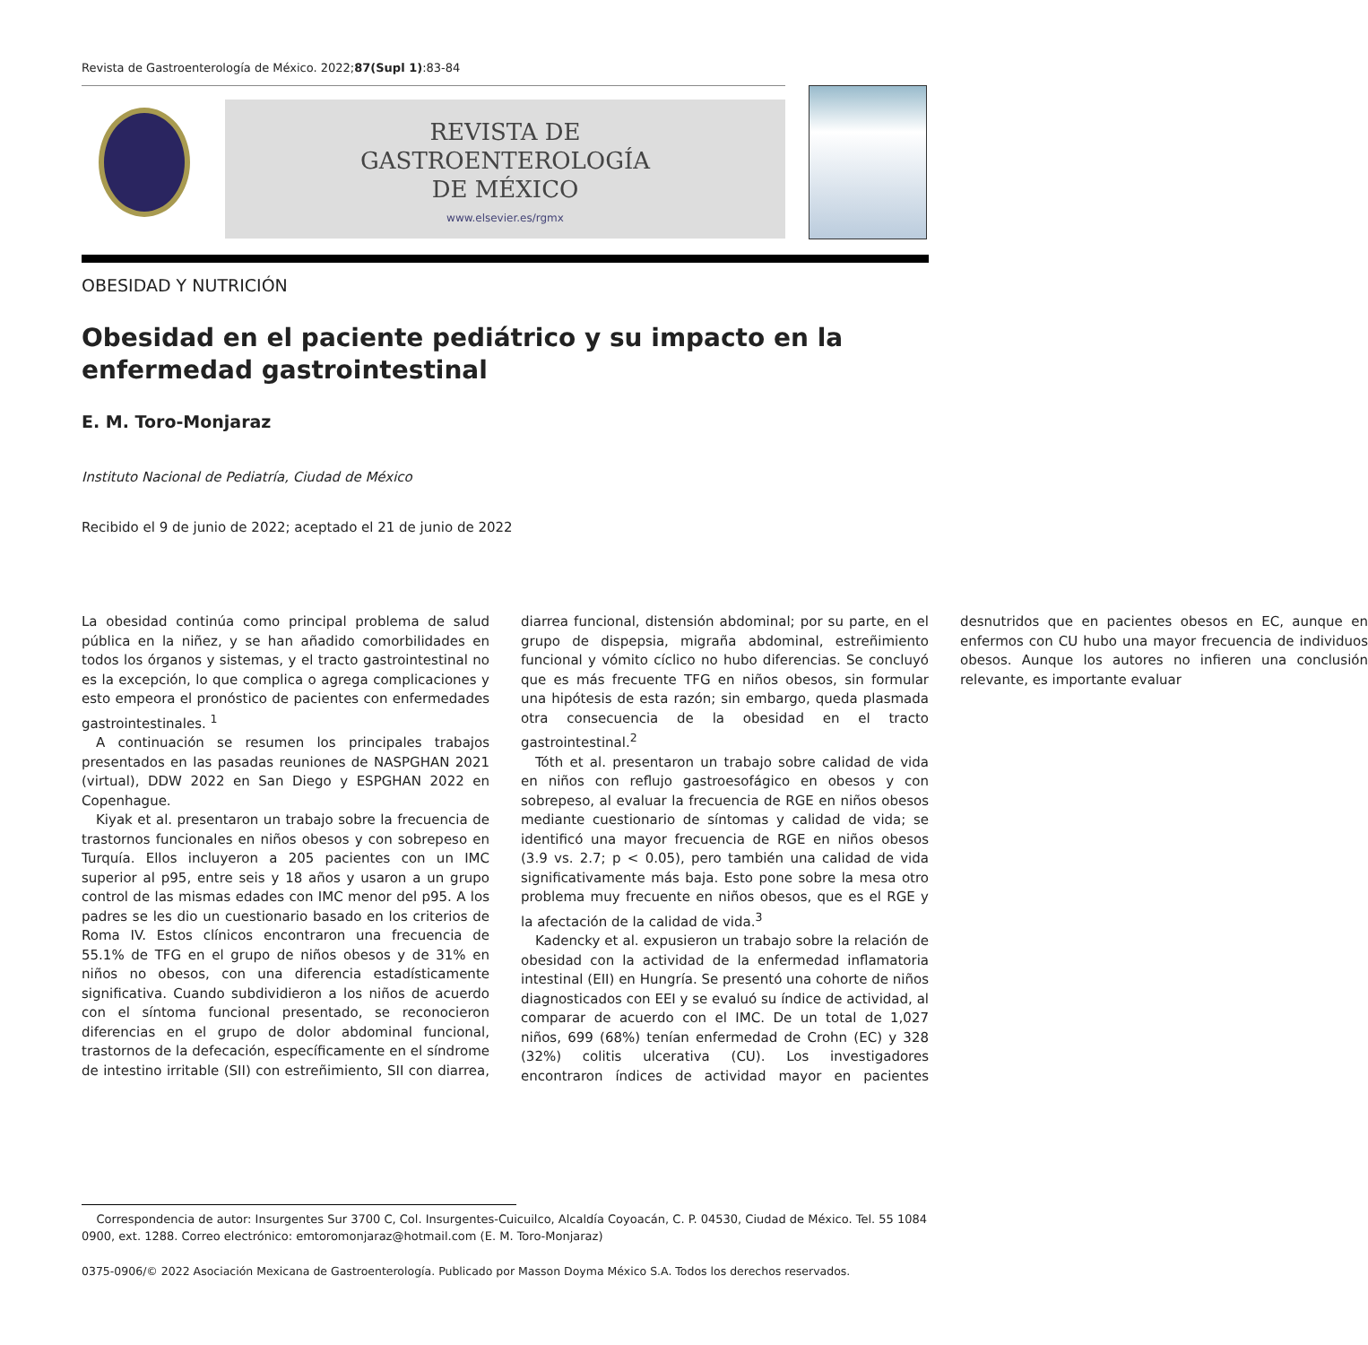Revista de Gastroenterología de México. 2022;87(Supl 1):83-84
REVISTA DE
GASTROENTEROLOGÍA
DE MÉXICO
www.elsevier.es/rgmx
OBESIDAD Y NUTRICIÓN
Obesidad en el paciente pediátrico y su impacto en la enfermedad gastrointestinal
E. M. Toro-Monjaraz
Instituto Nacional de Pediatría, Ciudad de México
Recibido el 9 de junio de 2022; aceptado el 21 de junio de 2022
La obesidad continúa como principal problema de salud pública en la niñez, y se han añadido comorbilidades en todos los órganos y sistemas, y el tracto gastrointestinal no es la excepción, lo que complica o agrega complicaciones y esto empeora el pronóstico de pacientes con enfermedades gastrointestinales. <sup>1</sup>
A continuación se resumen los principales trabajos presentados en las pasadas reuniones de NASPGHAN 2021 (virtual), DDW 2022 en San Diego y ESPGHAN 2022 en Copenhague.
Kiyak et al. presentaron un trabajo sobre la frecuencia de trastornos funcionales en niños obesos y con sobrepeso en Turquía. Ellos incluyeron a 205 pacientes con un IMC superior al p95, entre seis y 18 años y usaron a un grupo control de las mismas edades con IMC menor del p95. A los padres se les dio un cuestionario basado en los criterios de Roma IV. Estos clínicos encontraron una frecuencia de 55.1% de TFG en el grupo de niños obesos y de 31% en niños no obesos, con una diferencia estadísticamente significativa. Cuando subdividieron a los niños de acuerdo con el síntoma funcional presentado, se reconocieron diferencias en el grupo de dolor abdominal funcional, trastornos de la defecación, específicamente en el síndrome de intestino irritable (SII) con estreñimiento, SII con diarrea, diarrea funcional, distensión abdominal; por su parte, en el grupo de dispepsia, migraña abdominal, estreñimiento funcional y vómito cíclico no hubo diferencias. Se concluyó que es más frecuente TFG en niños obesos, sin formular una hipótesis de esta razón; sin embargo, queda plasmada otra consecuencia de la obesidad en el tracto gastrointestinal.<sup>2</sup>
Tóth et al. presentaron un trabajo sobre calidad de vida en niños con reflujo gastroesofágico en obesos y con sobrepeso, al evaluar la frecuencia de RGE en niños obesos mediante cuestionario de síntomas y calidad de vida; se identificó una mayor frecuencia de RGE en niños obesos (3.9 vs. 2.7; p < 0.05), pero también una calidad de vida significativamente más baja. Esto pone sobre la mesa otro problema muy frecuente en niños obesos, que es el RGE y la afectación de la calidad de vida.<sup>3</sup>
Kadencky et al. expusieron un trabajo sobre la relación de obesidad con la actividad de la enfermedad inflamatoria intestinal (EII) en Hungría. Se presentó una cohorte de niños diagnosticados con EEI y se evaluó su índice de actividad, al comparar de acuerdo con el IMC. De un total de 1,027 niños, 699 (68%) tenían enfermedad de Crohn (EC) y 328 (32%) colitis ulcerativa (CU). Los investigadores encontraron índices de actividad mayor en pacientes desnutridos que en pacientes obesos en EC, aunque en enfermos con CU hubo una mayor frecuencia de individuos obesos. Aunque los autores no infieren una conclusión relevante, es importante evaluar
Correspondencia de autor: Insurgentes Sur 3700 C, Col. Insurgentes-Cuicuilco, Alcaldía Coyoacán, C. P. 04530, Ciudad de México. Tel. 55 1084 0900, ext. 1288. Correo electrónico: emtoromonjaraz@hotmail.com (E. M. Toro-Monjaraz)
0375-0906/© 2022 Asociación Mexicana de Gastroenterología. Publicado por Masson Doyma México S.A. Todos los derechos reservados.